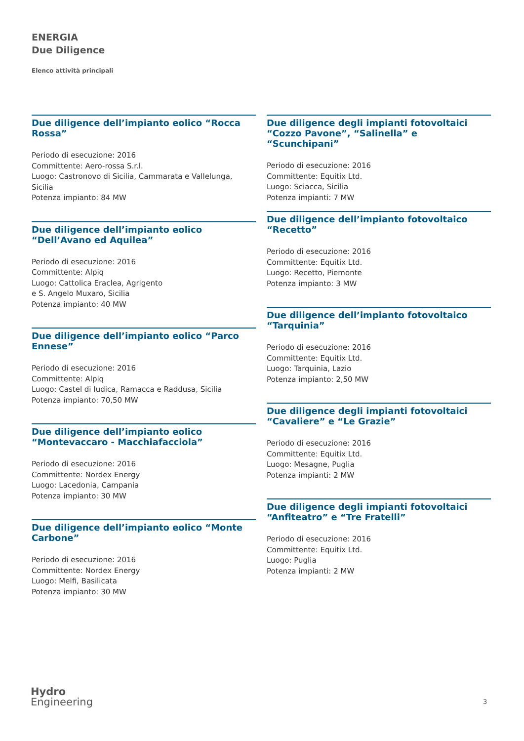ENERGIA
Due Diligence
Elenco attività principali
Due diligence dell’impianto eolico “Rocca Rossa”
Periodo di esecuzione: 2016
Committente: Aero-rossa S.r.l.
Luogo: Castronovo di Sicilia, Cammarata e Vallelunga, Sicilia
Potenza impianto: 84 MW
Due diligence dell’impianto eolico “Dell’Avano ed Aquilea”
Periodo di esecuzione: 2016
Committente: Alpiq
Luogo: Cattolica Eraclea, Agrigento
e S. Angelo Muxaro, Sicilia
Potenza impianto: 40 MW
Due diligence dell’impianto eolico “Parco Ennese”
Periodo di esecuzione: 2016
Committente: Alpiq
Luogo: Castel di Iudica, Ramacca e Raddusa, Sicilia
Potenza impianto: 70,50 MW
Due diligence dell’impianto eolico “Montevaccaro - Macchiafacciola”
Periodo di esecuzione: 2016
Committente: Nordex Energy
Luogo: Lacedonia, Campania
Potenza impianto: 30 MW
Due diligence dell’impianto eolico “Monte Carbone”
Periodo di esecuzione: 2016
Committente: Nordex Energy
Luogo: Melfi, Basilicata
Potenza impianto: 30 MW
Due diligence degli impianti fotovoltaici “Cozzo Pavone”, “Salinella” e “Scunchipani”
Periodo di esecuzione: 2016
Committente: Equitix Ltd.
Luogo: Sciacca, Sicilia
Potenza impianti: 7 MW
Due diligence dell’impianto fotovoltaico “Recetto”
Periodo di esecuzione: 2016
Committente: Equitix Ltd.
Luogo: Recetto, Piemonte
Potenza impianto: 3 MW
Due diligence dell’impianto fotovoltaico “Tarquinia”
Periodo di esecuzione: 2016
Committente: Equitix Ltd.
Luogo: Tarquinia, Lazio
Potenza impianto: 2,50 MW
Due diligence degli impianti fotovoltaici “Cavaliere” e “Le Grazie”
Periodo di esecuzione: 2016
Committente: Equitix Ltd.
Luogo: Mesagne, Puglia
Potenza impianti: 2 MW
Due diligence degli impianti fotovoltaici “Anfiteatro” e “Tre Fratelli”
Periodo di esecuzione: 2016
Committente: Equitix Ltd.
Luogo: Puglia
Potenza impianti: 2 MW
Hydro
Engineering
3